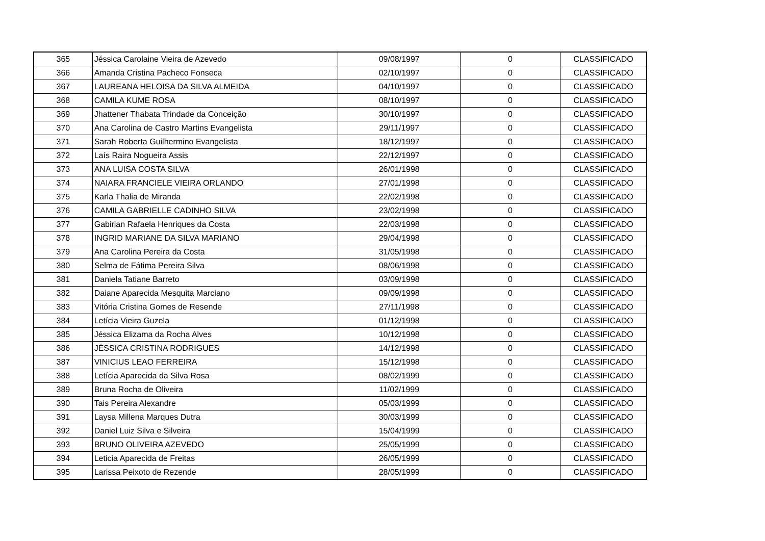| 365 | Jéssica Carolaine Vieira de Azevedo | 09/08/1997 | 0 | CLASSIFICADO |
| 366 | Amanda Cristina Pacheco Fonseca | 02/10/1997 | 0 | CLASSIFICADO |
| 367 | LAUREANA HELOISA DA SILVA ALMEIDA | 04/10/1997 | 0 | CLASSIFICADO |
| 368 | CAMILA KUME ROSA | 08/10/1997 | 0 | CLASSIFICADO |
| 369 | Jhattener Thabata Trindade da Conceição | 30/10/1997 | 0 | CLASSIFICADO |
| 370 | Ana Carolina de Castro Martins Evangelista | 29/11/1997 | 0 | CLASSIFICADO |
| 371 | Sarah Roberta Guilhermino Evangelista | 18/12/1997 | 0 | CLASSIFICADO |
| 372 | Laís Raira Nogueira Assis | 22/12/1997 | 0 | CLASSIFICADO |
| 373 | ANA LUISA COSTA SILVA | 26/01/1998 | 0 | CLASSIFICADO |
| 374 | NAIARA FRANCIELE VIEIRA ORLANDO | 27/01/1998 | 0 | CLASSIFICADO |
| 375 | Karla Thalia de Miranda | 22/02/1998 | 0 | CLASSIFICADO |
| 376 | CAMILA GABRIELLE CADINHO SILVA | 23/02/1998 | 0 | CLASSIFICADO |
| 377 | Gabirian Rafaela Henriques da Costa | 22/03/1998 | 0 | CLASSIFICADO |
| 378 | INGRID MARIANE DA SILVA MARIANO | 29/04/1998 | 0 | CLASSIFICADO |
| 379 | Ana Carolina Pereira da Costa | 31/05/1998 | 0 | CLASSIFICADO |
| 380 | Selma de Fátima Pereira Silva | 08/06/1998 | 0 | CLASSIFICADO |
| 381 | Daniela Tatiane Barreto | 03/09/1998 | 0 | CLASSIFICADO |
| 382 | Daiane Aparecida Mesquita Marciano | 09/09/1998 | 0 | CLASSIFICADO |
| 383 | Vitória Cristina Gomes de Resende | 27/11/1998 | 0 | CLASSIFICADO |
| 384 | Letícia Vieira Guzela | 01/12/1998 | 0 | CLASSIFICADO |
| 385 | Jéssica Elizama da Rocha Alves | 10/12/1998 | 0 | CLASSIFICADO |
| 386 | JÉSSICA CRISTINA RODRIGUES | 14/12/1998 | 0 | CLASSIFICADO |
| 387 | VINICIUS LEAO FERREIRA | 15/12/1998 | 0 | CLASSIFICADO |
| 388 | Letícia Aparecida da Silva Rosa | 08/02/1999 | 0 | CLASSIFICADO |
| 389 | Bruna Rocha de Oliveira | 11/02/1999 | 0 | CLASSIFICADO |
| 390 | Tais Pereira Alexandre | 05/03/1999 | 0 | CLASSIFICADO |
| 391 | Laysa Millena Marques Dutra | 30/03/1999 | 0 | CLASSIFICADO |
| 392 | Daniel Luiz Silva e Silveira | 15/04/1999 | 0 | CLASSIFICADO |
| 393 | BRUNO OLIVEIRA AZEVEDO | 25/05/1999 | 0 | CLASSIFICADO |
| 394 | Leticia Aparecida de Freitas | 26/05/1999 | 0 | CLASSIFICADO |
| 395 | Larissa Peixoto de Rezende | 28/05/1999 | 0 | CLASSIFICADO |